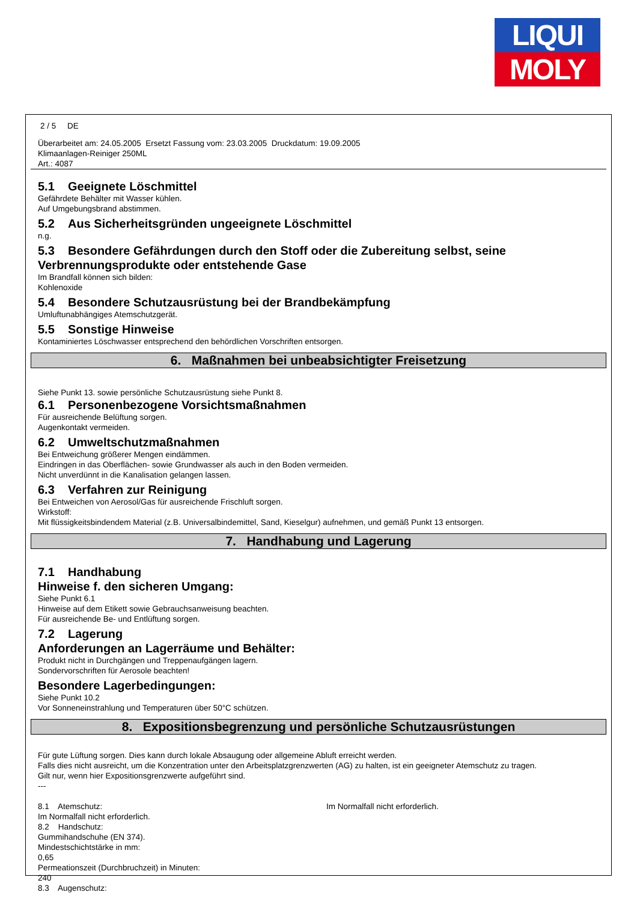LIQUI
MOLY
2 / 5 DE
Überarbeitet am: 24.05.2005 Ersetzt Fassung vom: 23.03.2005 Druckdatum: 19.09.2005
Klimaanlagen-Reiniger 250ML
Art.: 4087
5.1 Geeignete Löschmittel
Gefährdete Behälter mit Wasser kühlen.
Auf Umgebungsbrand abstimmen.
5.2 Aus Sicherheitsgründen ungeeignete Löschmittel
n.g.
5.3 Besondere Gefährdungen durch den Stoff oder die Zubereitung selbst, seine Verbrennungsprodukte oder entstehende Gase
Im Brandfall können sich bilden:
Kohlenoxide
5.4 Besondere Schutzausrüstung bei der Brandbekämpfung
Umluftunabhängiges Atemschutzgerät.
5.5 Sonstige Hinweise
Kontaminiertes Löschwasser entsprechend den behördlichen Vorschriften entsorgen.
6. Maßnahmen bei unbeabsichtigter Freisetzung
Siehe Punkt 13. sowie persönliche Schutzausrüstung siehe Punkt 8.
6.1 Personenbezogene Vorsichtsmaßnahmen
Für ausreichende Belüftung sorgen.
Augenkontakt vermeiden.
6.2 Umweltschutzmaßnahmen
Bei Entweichung größerer Mengen eindämmen.
Eindringen in das Oberflächen- sowie Grundwasser als auch in den Boden vermeiden.
Nicht unverdünnt in die Kanalisation gelangen lassen.
6.3 Verfahren zur Reinigung
Bei Entweichen von Aerosol/Gas für ausreichende Frischluft sorgen.
Wirkstoff:
Mit flüssigkeitsbindendem Material (z.B. Universalbindemittel, Sand, Kieselgur) aufnehmen, und gemäß Punkt 13 entsorgen.
7. Handhabung und Lagerung
7.1 Handhabung
Hinweise f. den sicheren Umgang:
Siehe Punkt 6.1
Hinweise auf dem Etikett sowie Gebrauchsanweisung beachten.
Für ausreichende Be- und Entlüftung sorgen.
7.2 Lagerung
Anforderungen an Lagerräume und Behälter:
Produkt nicht in Durchgängen und Treppenaufgängen lagern.
Sondervorschriften für Aerosole beachten!
Besondere Lagerbedingungen:
Siehe Punkt 10.2
Vor Sonneneinstrahlung und Temperaturen über 50°C schützen.
8. Expositionsbegrenzung und persönliche Schutzausrüstungen
Für gute Lüftung sorgen. Dies kann durch lokale Absaugung oder allgemeine Abluft erreicht werden.
Falls dies nicht ausreicht, um die Konzentration unter den Arbeitsplatzgrenzwerten (AG) zu halten, ist ein geeigneter Atemschutz zu tragen.
Gilt nur, wenn hier Expositionsgrenzwerte aufgeführt sind.
---
8.1 Atemschutz: Im Normalfall nicht erforderlich.
Im Normalfall nicht erforderlich.
8.2 Handschutz:
Gummihandschuhe (EN 374).
Mindestschichtstärke in mm:
0,65
Permeationszeit (Durchbruchzeit) in Minuten:
240
8.3 Augenschutz: